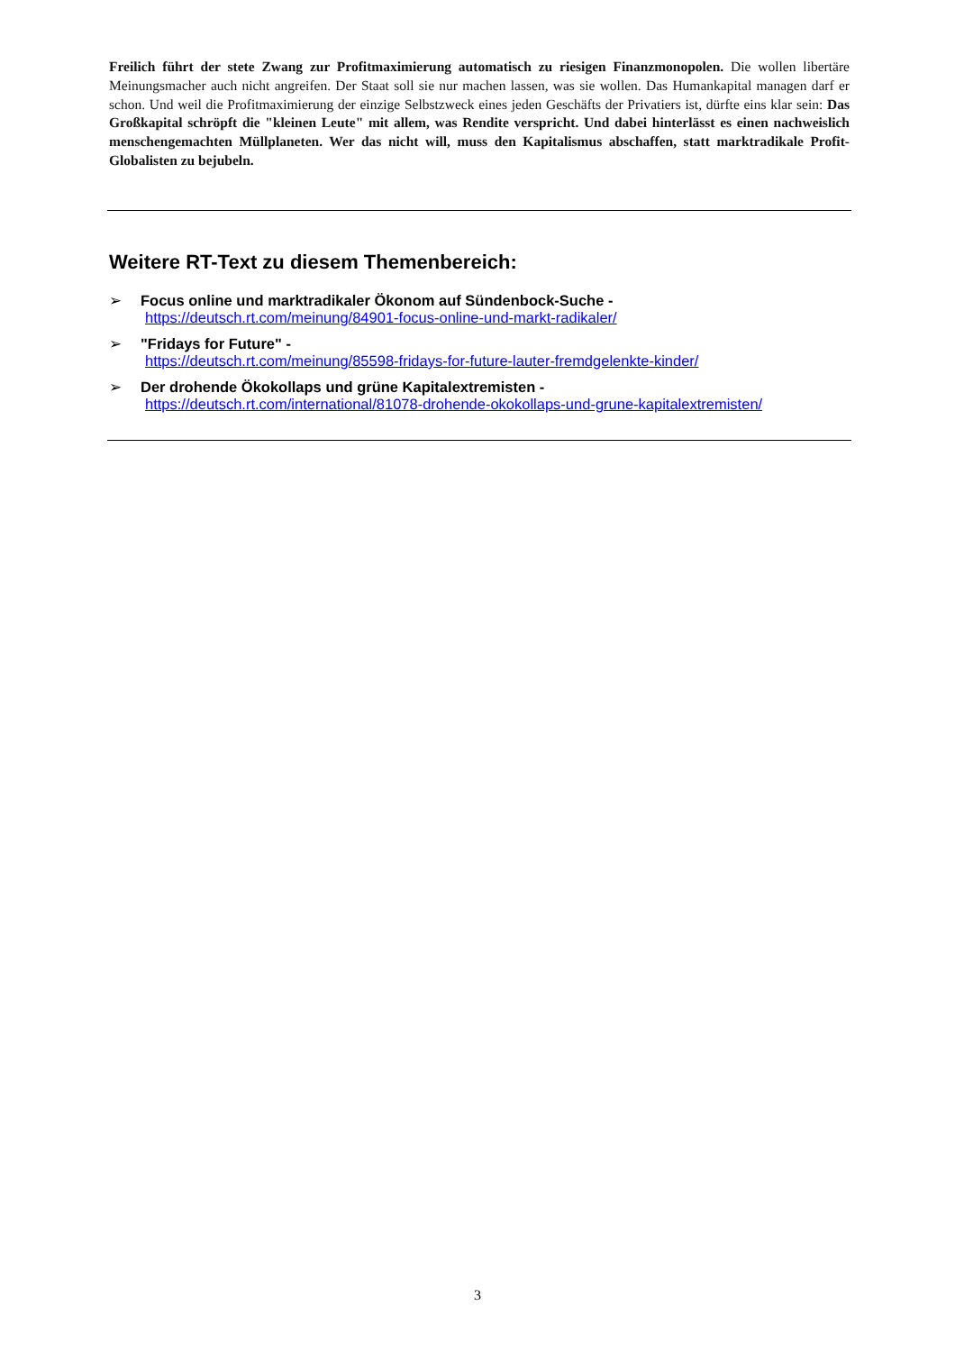Freilich führt der stete Zwang zur Profitmaximierung automatisch zu riesigen Finanzmonopolen. Die wollen libertäre Meinungsmacher auch nicht angreifen. Der Staat soll sie nur machen lassen, was sie wollen. Das Humankapital managen darf er schon. Und weil die Profitmaximierung der einzige Selbstzweck eines jeden Geschäfts der Privatiers ist, dürfte eins klar sein: Das Großkapital schröpft die "kleinen Leute" mit allem, was Rendite verspricht. Und dabei hinterlässt es einen nachweislich menschengemachten Müllplaneten. Wer das nicht will, muss den Kapitalismus abschaffen, statt marktradikale Profit-Globalisten zu bejubeln.
Weitere RT-Text zu diesem Themenbereich:
➢ Focus online und marktradikaler Ökonom auf Sündenbock-Suche -
https://deutsch.rt.com/meinung/84901-focus-online-und-markt-radikaler/
➢ "Fridays for Future" -
https://deutsch.rt.com/meinung/85598-fridays-for-future-lauter-fremdgelenkte-kinder/
➢ Der drohende Ökokollaps und grüne Kapitalextremisten -
https://deutsch.rt.com/international/81078-drohende-okokollaps-und-grune-kapitalextremisten/
3